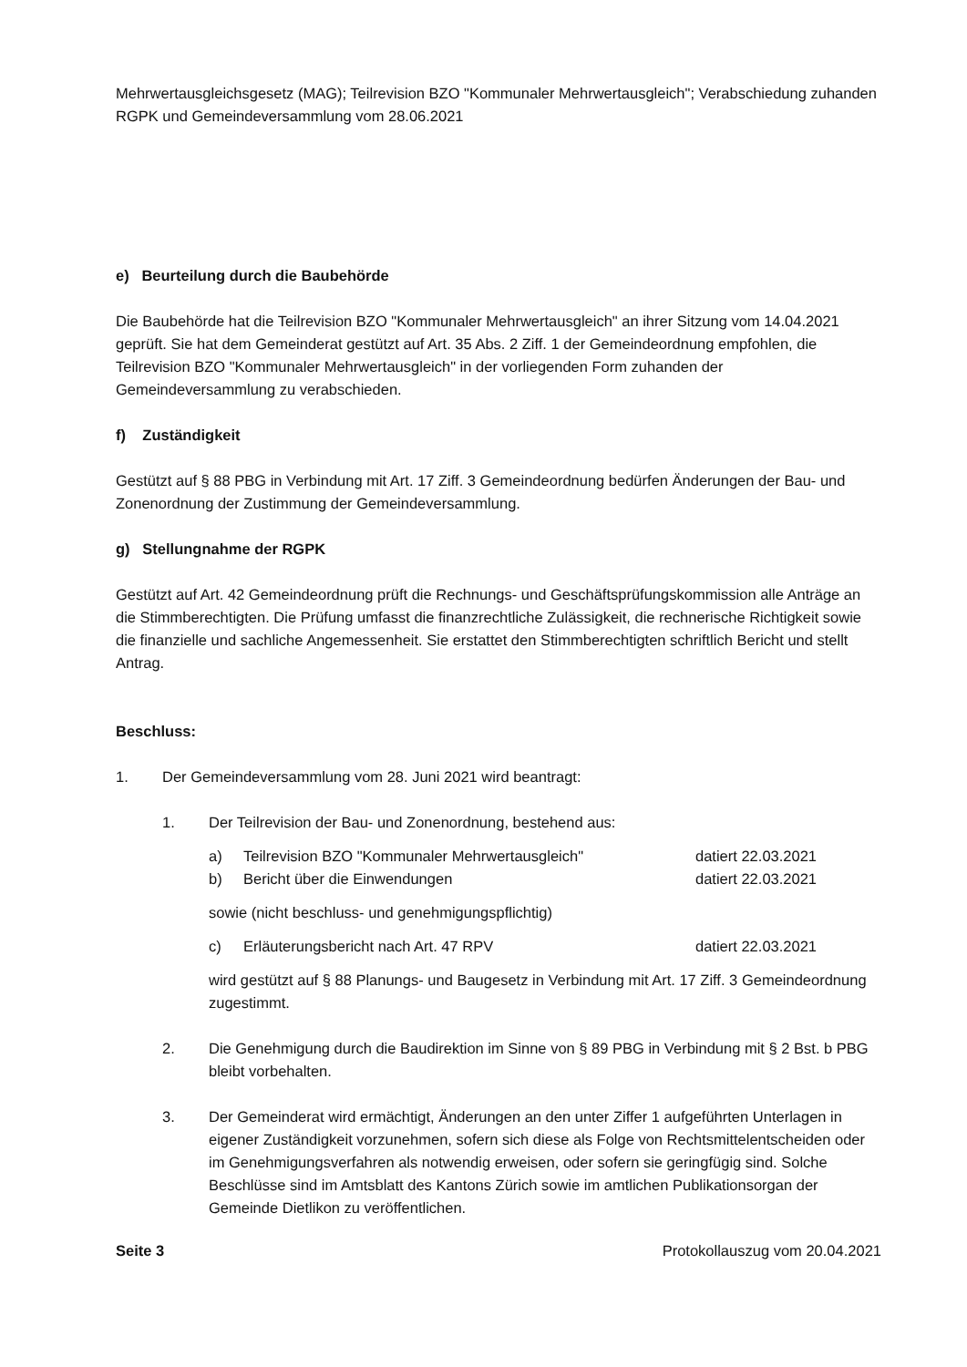Mehrwertausgleichsgesetz (MAG); Teilrevision BZO "Kommunaler Mehrwertausgleich"; Verabschiedung zuhanden RGPK und Gemeindeversammlung vom 28.06.2021
e) Beurteilung durch die Baubehörde
Die Baubehörde hat die Teilrevision BZO "Kommunaler Mehrwertausgleich" an ihrer Sitzung vom 14.04.2021 geprüft. Sie hat dem Gemeinderat gestützt auf Art. 35 Abs. 2 Ziff. 1 der Gemeindeordnung empfohlen, die Teilrevision BZO "Kommunaler Mehrwertausgleich" in der vorliegenden Form zuhanden der Gemeindeversammlung zu verabschieden.
f) Zuständigkeit
Gestützt auf § 88 PBG in Verbindung mit Art. 17 Ziff. 3 Gemeindeordnung bedürfen Änderungen der Bau- und Zonenordnung der Zustimmung der Gemeindeversammlung.
g) Stellungnahme der RGPK
Gestützt auf Art. 42 Gemeindeordnung prüft die Rechnungs- und Geschäftsprüfungskommission alle Anträge an die Stimmberechtigten. Die Prüfung umfasst die finanzrechtliche Zulässigkeit, die rechnerische Richtigkeit sowie die finanzielle und sachliche Angemessenheit. Sie erstattet den Stimmberechtigten schriftlich Bericht und stellt Antrag.
Beschluss:
1. Der Gemeindeversammlung vom 28. Juni 2021 wird beantragt:
1. Der Teilrevision der Bau- und Zonenordnung, bestehend aus:
a) Teilrevision BZO "Kommunaler Mehrwertausgleich" datiert 22.03.2021
b) Bericht über die Einwendungen datiert 22.03.2021
sowie (nicht beschluss- und genehmigungspflichtig)
c) Erläuterungsbericht nach Art. 47 RPV datiert 22.03.2021
wird gestützt auf § 88 Planungs- und Baugesetz in Verbindung mit Art. 17 Ziff. 3 Gemeindeordnung zugestimmt.
2. Die Genehmigung durch die Baudirektion im Sinne von § 89 PBG in Verbindung mit § 2 Bst. b PBG bleibt vorbehalten.
3. Der Gemeinderat wird ermächtigt, Änderungen an den unter Ziffer 1 aufgeführten Unterlagen in eigener Zuständigkeit vorzunehmen, sofern sich diese als Folge von Rechtsmittelentscheiden oder im Genehmigungsverfahren als notwendig erweisen, oder sofern sie geringfügig sind. Solche Beschlüsse sind im Amtsblatt des Kantons Zürich sowie im amtlichen Publikationsorgan der Gemeinde Dietlikon zu veröffentlichen.
Seite 3 Protokollauszug vom 20.04.2021